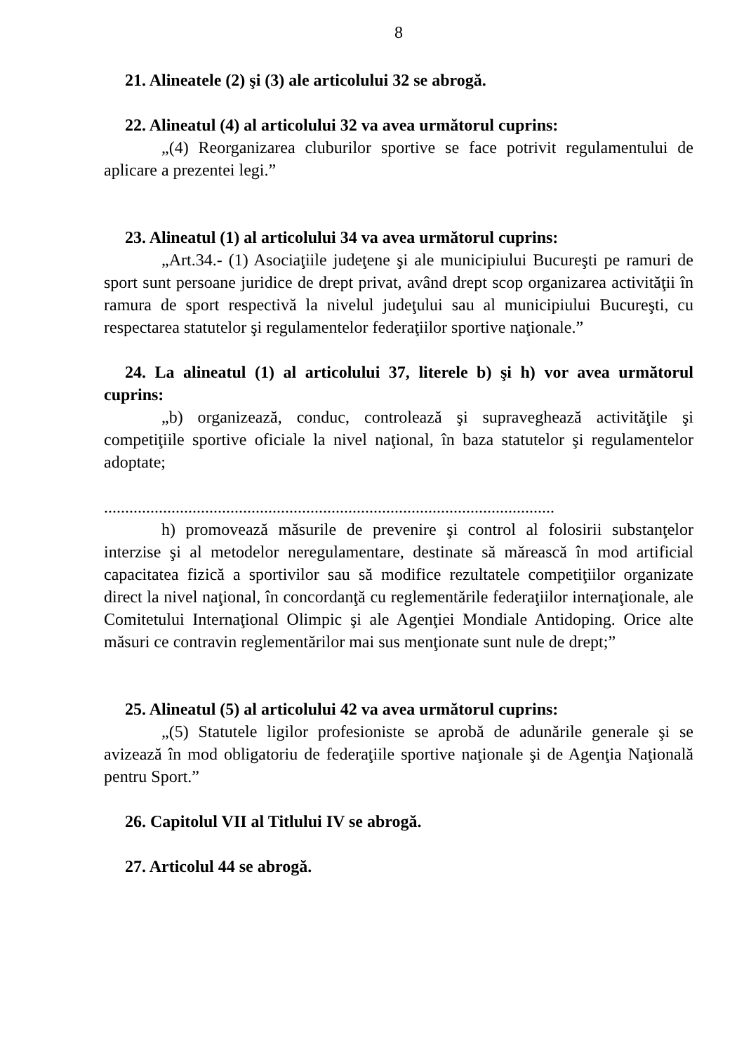8
21. Alineatele (2) şi (3) ale articolului 32 se abrogă.
22. Alineatul (4) al articolului 32 va avea următorul cuprins:
„(4) Reorganizarea cluburilor sportive se face potrivit regulamentului de aplicare a prezentei legi.”
23. Alineatul (1) al articolului 34 va avea următorul cuprins:
„Art.34.- (1) Asociaţiile judeţene şi ale municipiului Bucureşti pe ramuri de sport sunt persoane juridice de drept privat, având drept scop organizarea activităţii în ramura de sport respectivă la nivelul judeţului sau al municipiului Bucureşti, cu respectarea statutelor şi regulamentelor federaţiilor sportive naţionale.”
24. La alineatul (1) al articolului 37, literele b) şi h) vor avea următorul cuprins:
„b) organizează, conduc, controlează şi supraveghează activităţile şi competiţiile sportive oficiale la nivel naţional, în baza statutelor şi regulamentelor adoptate;
...........................................................................................................
h) promovează măsurile de prevenire şi control al folosirii substanţelor interzise şi al metodelor neregulamentare, destinate să mărească în mod artificial capacitatea fizică a sportivilor sau să modifice rezultatele competiţiilor organizate direct la nivel naţional, în concordanţă cu reglementările federaţiilor internaţionale, ale Comitetului Internaţional Olimpic şi ale Agenţiei Mondiale Antidoping. Orice alte măsuri ce contravin reglementărilor mai sus menţionate sunt nule de drept;”
25. Alineatul (5) al articolului 42 va avea următorul cuprins:
„(5) Statutele ligilor profesioniste se aprobă de adunările generale şi se avizează în mod obligatoriu de federaţiile sportive naţionale şi de Agenţia Naţională pentru Sport.”
26. Capitolul VII al Titlului IV se abrogă.
27. Articolul 44 se abrogă.